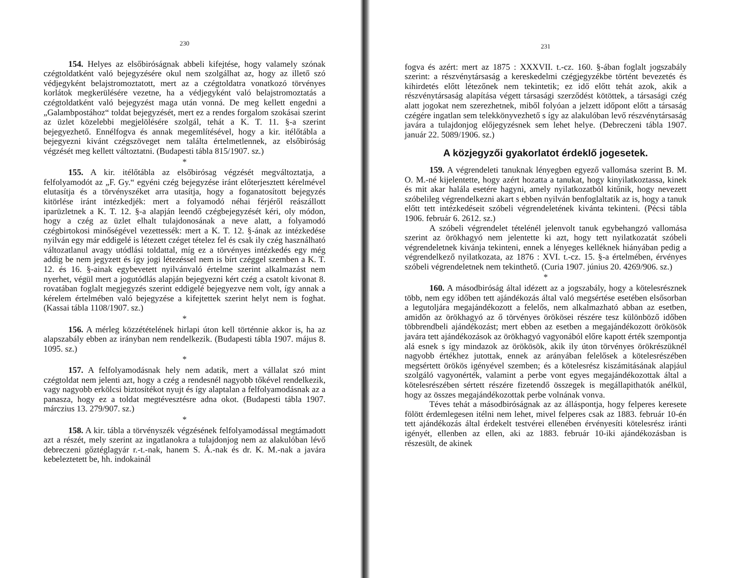230
154. Helyes az elsőbiróságnak abbeli kifejtése, hogy valamely szónak czégtoldatként való bejegyzésére okul nem szolgálhat az, hogy az illető szó védjegyként belajstromoztatott, mert az a czégtoldatra vonatkozó törvényes korlátok megkerülésére vezetne, ha a védjegyként való belajstromoztatás a czégtoldatként való bejegyzést maga után vonná. De meg kellett engedni a „Galambpostához“ toldat bejegyzését, mert ez a rendes forgalom szokásai szerint az üzlet közelebbi megjelölésére szolgál, tehát a K. T. 11. §-a szerint bejegyezhető. Ennélfogva és annak megemlítésével, hogy a kir. itélőtábla a bejegyezni kivánt czégszöveget nem találta értelmetlennek, az elsőbiróság végzését meg kellett változtatni. (Budapesti tábla 815/1907. sz.)
*
155. A kir. itélőtábla az elsőbirósag végzését megváltoztatja, a felfolyamodót az „F. Gy.“ egyéni czég bejegyzése iránt előterjesztett kérelmével elutasítja és a törvényszéket arra utasítja, hogy a foganatosított bejegyzés kitörlése iránt intézkedjék: mert a folyamodó néhai férjéről reászállott iparüzletnek a K. T. 12. §-a alapján leendő czégbejegyzését kéri, oly módon, hogy a czég az üzlet elhalt tulajdonosának a neve alatt, a folyamodó czégbirtokosi minőségével vezettessék: mert a K. T. 12. §-ának az intézkedése nyilván egy már eddigelé is létezett czéget tételez fel és csak ily czég használható változatlanul avagy utódlási toldattal, míg ez a törvényes intézkedés egy még addig be nem jegyzett és így jogi létezéssel nem is bírt czéggel szemben a K. T. 12. és 16. §-ainak egybevetett nyilvánvaló értelme szerint alkalmazást nem nyerhet, végül mert a jogutódlás alapján bejegyezni kért czég a csatolt kivonat 8. rovatában foglalt megjegyzés szerint eddigelé bejegyezve nem volt, így annak a kérelem értelmében való bejegyzése a kifejtettek szerint helyt nem is foghat. (Kassai tábla 1108/1907. sz.)
*
156. A mérleg közzétételének hirlapi úton kell történnie akkor is, ha az alapszabály ebben az irányban nem rendelkezik. (Budapesti tábla 1907. május 8. 1095. sz.)
*
157. A felfolyamodásnak hely nem adatik, mert a vállalat szó mint czégtoldat nem jelenti azt, hogy a czég a rendesnél nagyobb tőkével rendelkezik, vagy nagyobb erkölcsi biztosítékot nyujt és így alaptalan a felfolyamodásnak az a panasza, hogy ez a toldat megtévesztésre adna okot. (Budapesti tábla 1907. márczius 13. 279/907. sz.)
*
158. A kir. tábla a törvényszék végzésének felfolyamodással megtámadott azt a részét, mely szerint az ingatlanokra a tulajdonjog nem az alakulóban lévő debreczeni gőztéglagyár r.-t.-nak, hanem S. Á.-nak és dr. K. M.-nak a javára kebeleztetett be, hh. indokainál
231
fogva és azért: mert az 1875 : XXXVII. t.-cz. 160. §-ában foglalt jogszabály szerint: a részvénytársaság a kereskedelmi czégjegyzékbe történt bevezetés és kihirdetés előtt létezőnek nem tekintetik; ez idő előtt tehát azok, akik a részvénytársaság alapítása végett társasági szerződést kötöttek, a társasági czég alatt jogokat nem szerezhetnek, miből folyóan a jelzett időpont előtt a társaság czégére ingatlan sem telekkönyvezhető s így az alakulóban levő részvénytársaság javára a tulajdonjog előjegyzésnek sem lehet helye. (Debreczeni tábla 1907. január 22. 5089/1906. sz.)
A közjegyzői gyakorlatot érdeklő jogesetek.
159. A végrendeleti tanuknak lényegben egyező vallomása szerint B. M. O. M.-né kijelentette, hogy azért hozatta a tanukat, hogy kinyilatkoztassa, kinek és mit akar halála esetére hagyni, amely nyilatkozatból kitűnik, hogy nevezett szóbelileg végrendelkezni akart s ebben nyilván benfoglaltatik az is, hogy a tanuk előtt tett intézkedéseit szóbeli végrendeletének kivánta tekinteni. (Pécsi tábla 1906. február 6. 2612. sz.)
A szóbeli végrendelet tételénél jelenvolt tanuk egybehangzó vallomása szerint az örökhagyó nem jelentette ki azt, hogy tett nyilatkozatát szóbeli végrendeletnek kivánja tekinteni, ennek a lényeges kelléknek hiányában pedig a végrendelkező nyilatkozata, az 1876 : XVI. t.-cz. 15. §-a értelmében, érvényes szóbeli végrendeletnek nem tekinthető. (Curia 1907. június 20. 4269/906. sz.)
*
160. A másodbiróság által idézett az a jogszabály, hogy a kötelesrésznek több, nem egy időben tett ajándékozás által való megsértése esetében elsősorban a legutoljára megajándékozott a felelős, nem alkalmazható abban az esetben, amidőn az örökhagyó az ő törvényes örökösei részére tesz különböző időben többrendbeli ajándékozást; mert ebben az esetben a megajándékozott örökösök javára tett ajándékozások az örökhagyó vagyonából előre kapott érték szempontja alá esnek s így mindazok az örökösök, akik ily úton törvényes örökrészüknél nagyobb értékhez jutottak, ennek az arányában felelősek a kötelesrészében megsértett örökös igényével szemben; és a kötelesrész kiszámitásának alapjául szolgáló vagyonérték, valamint a perbe vont egyes megajándékozottak által a kötelesrészében sértett részére fizetendő összegek is megállapithatók anélkül, hogy az összes megajándékozottak perbe volnának vonva.
Téves tehát a másodbiróságnak az az álláspontja, hogy felperes keresete fölött érdemlegesen itélni nem lehet, mivel felperes csak az 1883. február 10-én tett ajándékozás által érdekelt testvérei ellenében érvényesíti kötelesrész iránti igényét, ellenben az ellen, aki az 1883. február 10-iki ajándékozásban is részesült, de akinek